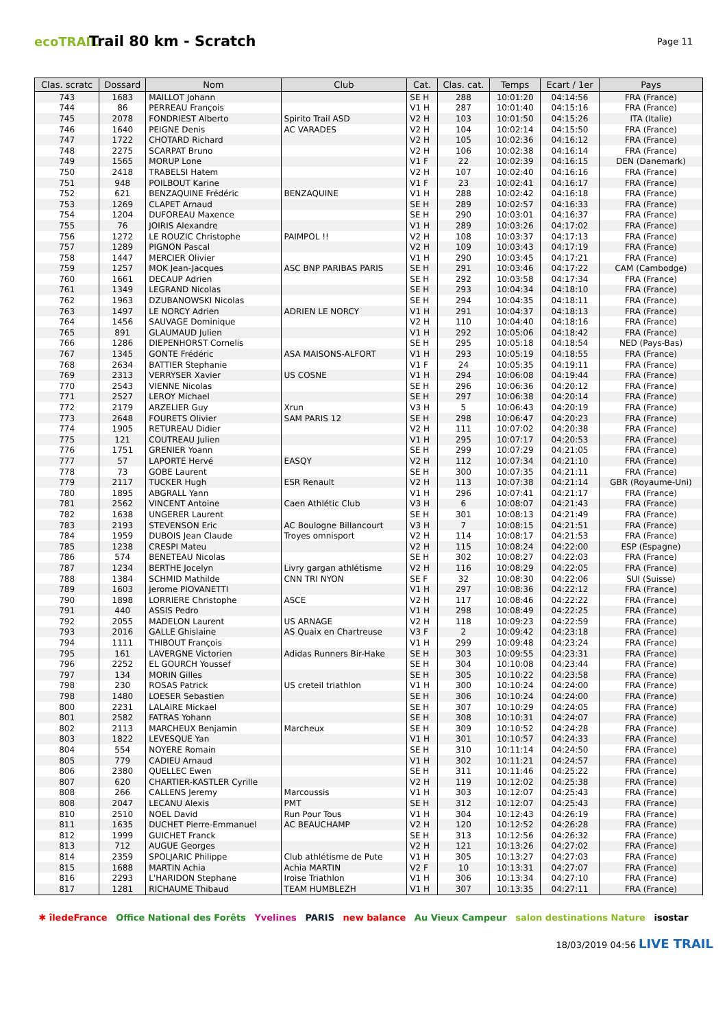ecoTRAIL
Trail 80 km - Scratch
Page 11
| Clas. scratc | Dossard | Nom | Club | Cat. | Clas. cat. | Temps | Ecart / 1er | Pays |
| --- | --- | --- | --- | --- | --- | --- | --- | --- |
| 743 | 1683 | MAILLOT Johann | | SE H | 288 | 10:01:20 | 04:14:56 | FRA (France) |
| 744 | 86 | PERREAU François | | V1 H | 287 | 10:01:40 | 04:15:16 | FRA (France) |
| 745 | 2078 | FONDRIEST Alberto | Spirito Trail ASD | V2 H | 103 | 10:01:50 | 04:15:26 | ITA (Italie) |
| 746 | 1640 | PEIGNE Denis | AC VARADES | V2 H | 104 | 10:02:14 | 04:15:50 | FRA (France) |
| 747 | 1722 | CHOTARD Richard | | V2 H | 105 | 10:02:36 | 04:16:12 | FRA (France) |
| 748 | 2275 | SCARPAT Bruno | | V2 H | 106 | 10:02:38 | 04:16:14 | FRA (France) |
| 749 | 1565 | MORUP Lone | | V1 F | 22 | 10:02:39 | 04:16:15 | DEN (Danemark) |
| 750 | 2418 | TRABELSI Hatem | | V2 H | 107 | 10:02:40 | 04:16:16 | FRA (France) |
| 751 | 948 | POILBOUT Karine | | V1 F | 23 | 10:02:41 | 04:16:17 | FRA (France) |
| 752 | 621 | BENZAQUINE Frédéric | BENZAQUINE | V1 H | 288 | 10:02:42 | 04:16:18 | FRA (France) |
| 753 | 1269 | CLAPET Arnaud | | SE H | 289 | 10:02:57 | 04:16:33 | FRA (France) |
| 754 | 1204 | DUFOREAU Maxence | | SE H | 290 | 10:03:01 | 04:16:37 | FRA (France) |
| 755 | 76 | JOIRIS Alexandre | | V1 H | 289 | 10:03:26 | 04:17:02 | FRA (France) |
| 756 | 1272 | LE ROUZIC Christophe | PAIMPOL !! | V2 H | 108 | 10:03:37 | 04:17:13 | FRA (France) |
| 757 | 1289 | PIGNON Pascal | | V2 H | 109 | 10:03:43 | 04:17:19 | FRA (France) |
| 758 | 1447 | MERCIER Olivier | | V1 H | 290 | 10:03:45 | 04:17:21 | FRA (France) |
| 759 | 1257 | MOK Jean-Jacques | ASC BNP PARIBAS PARIS | SE H | 291 | 10:03:46 | 04:17:22 | CAM (Cambodge) |
| 760 | 1661 | DECAUP Adrien | | SE H | 292 | 10:03:58 | 04:17:34 | FRA (France) |
| 761 | 1349 | LEGRAND Nicolas | | SE H | 293 | 10:04:34 | 04:18:10 | FRA (France) |
| 762 | 1963 | DZUBANOWSKI Nicolas | | SE H | 294 | 10:04:35 | 04:18:11 | FRA (France) |
| 763 | 1497 | LE NORCY Adrien | ADRIEN LE NORCY | V1 H | 291 | 10:04:37 | 04:18:13 | FRA (France) |
| 764 | 1456 | SAUVAGE Dominique | | V2 H | 110 | 10:04:40 | 04:18:16 | FRA (France) |
| 765 | 891 | GLAUMAUD Julien | | V1 H | 292 | 10:05:06 | 04:18:42 | FRA (France) |
| 766 | 1286 | DIEPENHORST Cornelis | | SE H | 295 | 10:05:18 | 04:18:54 | NED (Pays-Bas) |
| 767 | 1345 | GONTE Frédéric | ASA MAISONS-ALFORT | V1 H | 293 | 10:05:19 | 04:18:55 | FRA (France) |
| 768 | 2634 | BATTIER Stephanie | | V1 F | 24 | 10:05:35 | 04:19:11 | FRA (France) |
| 769 | 2313 | VERRYSER Xavier | US COSNE | V1 H | 294 | 10:06:08 | 04:19:44 | FRA (France) |
| 770 | 2543 | VIENNE Nicolas | | SE H | 296 | 10:06:36 | 04:20:12 | FRA (France) |
| 771 | 2527 | LEROY Michael | | SE H | 297 | 10:06:38 | 04:20:14 | FRA (France) |
| 772 | 2179 | ARZELIER Guy | Xrun | V3 H | 5 | 10:06:43 | 04:20:19 | FRA (France) |
| 773 | 2648 | FOURETS Olivier | SAM PARIS 12 | SE H | 298 | 10:06:47 | 04:20:23 | FRA (France) |
| 774 | 1905 | RETUREAU Didier | | V2 H | 111 | 10:07:02 | 04:20:38 | FRA (France) |
| 775 | 121 | COUTREAU Julien | | V1 H | 295 | 10:07:17 | 04:20:53 | FRA (France) |
| 776 | 1751 | GRENIER Yoann | | SE H | 299 | 10:07:29 | 04:21:05 | FRA (France) |
| 777 | 57 | LAPORTE Hervé | EASQY | V2 H | 112 | 10:07:34 | 04:21:10 | FRA (France) |
| 778 | 73 | GOBE Laurent | | SE H | 300 | 10:07:35 | 04:21:11 | FRA (France) |
| 779 | 2117 | TUCKER Hugh | ESR Renault | V2 H | 113 | 10:07:38 | 04:21:14 | GBR (Royaume-Uni) |
| 780 | 1895 | ABGRALL Yann | | V1 H | 296 | 10:07:41 | 04:21:17 | FRA (France) |
| 781 | 2562 | VINCENT Antoine | Caen Athlétic Club | V3 H | 6 | 10:08:07 | 04:21:43 | FRA (France) |
| 782 | 1638 | UNGERER Laurent | | SE H | 301 | 10:08:13 | 04:21:49 | FRA (France) |
| 783 | 2193 | STEVENSON Eric | AC Boulogne Billancourt | V3 H | 7 | 10:08:15 | 04:21:51 | FRA (France) |
| 784 | 1959 | DUBOIS Jean Claude | Troyes omnisport | V2 H | 114 | 10:08:17 | 04:21:53 | FRA (France) |
| 785 | 1238 | CRESPI Mateu | | V2 H | 115 | 10:08:24 | 04:22:00 | ESP (Espagne) |
| 786 | 574 | BENETEAU Nicolas | | SE H | 302 | 10:08:27 | 04:22:03 | FRA (France) |
| 787 | 1234 | BERTHE Jocelyn | Livry gargan athlétisme | V2 H | 116 | 10:08:29 | 04:22:05 | FRA (France) |
| 788 | 1384 | SCHMID Mathilde | CNN TRI NYON | SE F | 32 | 10:08:30 | 04:22:06 | SUI (Suisse) |
| 789 | 1603 | Jerome PIOVANETTI | | V1 H | 297 | 10:08:36 | 04:22:12 | FRA (France) |
| 790 | 1898 | LORRIERE Christophe | ASCE | V2 H | 117 | 10:08:46 | 04:22:22 | FRA (France) |
| 791 | 440 | ASSIS Pedro | | V1 H | 298 | 10:08:49 | 04:22:25 | FRA (France) |
| 792 | 2055 | MADELON Laurent | US ARNAGE | V2 H | 118 | 10:09:23 | 04:22:59 | FRA (France) |
| 793 | 2016 | GALLE Ghislaine | AS Quaix en Chartreuse | V3 F | 2 | 10:09:42 | 04:23:18 | FRA (France) |
| 794 | 1111 | THIBOUT François | | V1 H | 299 | 10:09:48 | 04:23:24 | FRA (France) |
| 795 | 161 | LAVERGNE Victorien | Adidas Runners Bir-Hake | SE H | 303 | 10:09:55 | 04:23:31 | FRA (France) |
| 796 | 2252 | EL GOURCH Youssef | | SE H | 304 | 10:10:08 | 04:23:44 | FRA (France) |
| 797 | 134 | MORIN Gilles | | SE H | 305 | 10:10:22 | 04:23:58 | FRA (France) |
| 798 | 230 | ROSAS Patrick | US creteil triathlon | V1 H | 300 | 10:10:24 | 04:24:00 | FRA (France) |
| 798 | 1480 | LOESER Sebastien | | SE H | 306 | 10:10:24 | 04:24:00 | FRA (France) |
| 800 | 2231 | LALAIRE Mickael | | SE H | 307 | 10:10:29 | 04:24:05 | FRA (France) |
| 801 | 2582 | FATRAS Yohann | | SE H | 308 | 10:10:31 | 04:24:07 | FRA (France) |
| 802 | 2113 | MARCHEUX Benjamin | Marcheux | SE H | 309 | 10:10:52 | 04:24:28 | FRA (France) |
| 803 | 1822 | LEVESQUE Yan | | V1 H | 301 | 10:10:57 | 04:24:33 | FRA (France) |
| 804 | 554 | NOYERE Romain | | SE H | 310 | 10:11:14 | 04:24:50 | FRA (France) |
| 805 | 779 | CADIEU Arnaud | | V1 H | 302 | 10:11:21 | 04:24:57 | FRA (France) |
| 806 | 2380 | QUELLEC Ewen | | SE H | 311 | 10:11:46 | 04:25:22 | FRA (France) |
| 807 | 620 | CHARTIER-KASTLER Cyrille | | V2 H | 119 | 10:12:02 | 04:25:38 | FRA (France) |
| 808 | 266 | CALLENS Jeremy | Marcoussis | V1 H | 303 | 10:12:07 | 04:25:43 | FRA (France) |
| 808 | 2047 | LECANU Alexis | PMT | SE H | 312 | 10:12:07 | 04:25:43 | FRA (France) |
| 810 | 2510 | NOEL David | Run Pour Tous | V1 H | 304 | 10:12:43 | 04:26:19 | FRA (France) |
| 811 | 1635 | DUCHET Pierre-Emmanuel | AC BEAUCHAMP | V2 H | 120 | 10:12:52 | 04:26:28 | FRA (France) |
| 812 | 1999 | GUICHET Franck | | SE H | 313 | 10:12:56 | 04:26:32 | FRA (France) |
| 813 | 712 | AUGUE Georges | | V2 H | 121 | 10:13:26 | 04:27:02 | FRA (France) |
| 814 | 2359 | SPOLJARIC Philippe | Club athlétisme de Pute | V1 H | 305 | 10:13:27 | 04:27:03 | FRA (France) |
| 815 | 1688 | MARTIN Achia | Achia MARTIN | V2 F | 10 | 10:13:31 | 04:27:07 | FRA (France) |
| 816 | 2293 | L'HARIDON Stephane | Iroise Triathlon | V1 H | 306 | 10:13:34 | 04:27:10 | FRA (France) |
| 817 | 1281 | RICHAUME Thibaud | TEAM HUMBLEZH | V1 H | 307 | 10:13:35 | 04:27:11 | FRA (France) |
✱ îledeFrance Office National des Forêts Yvelines PARIS new balance Au Vieux Campeur salon destinations Nature isostar
18/03/2019 04:56 LIVE TRAIL